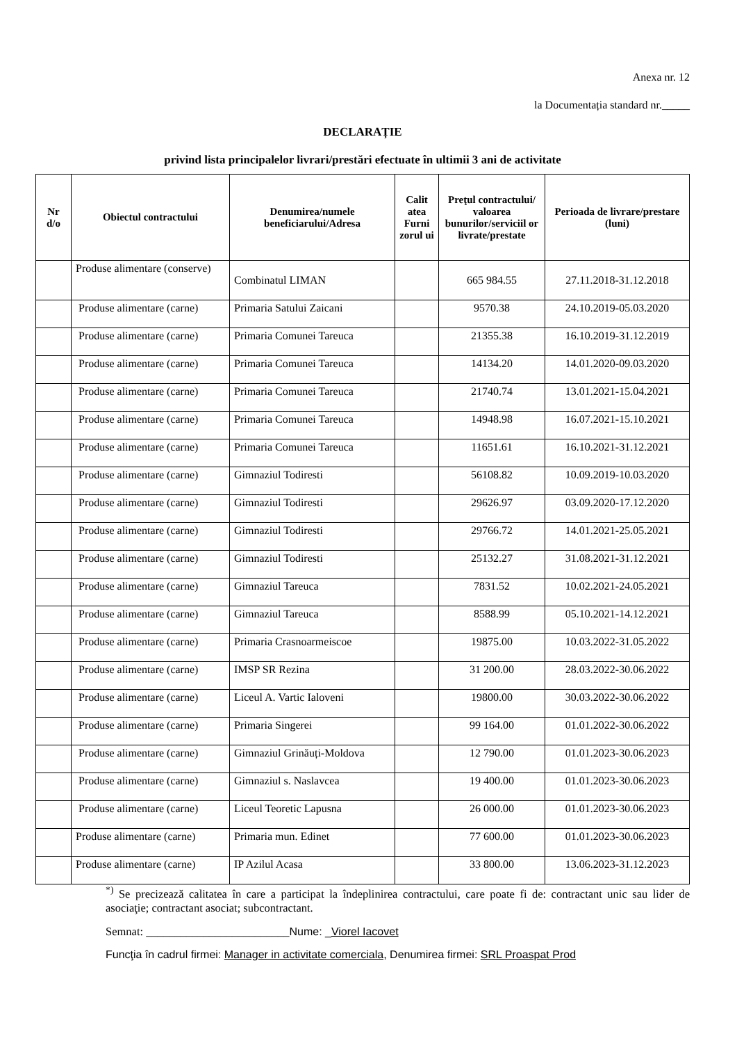Anexa nr. 12
la Documentația standard nr._____
DECLARAȚIE
privind lista principalelor livrari/prestări efectuate în ultimii 3 ani de activitate
| Nr d/o | Obiectul contractului | Denumirea/numele beneficiarului/Adresa | Calit atea Furni zorul ui | Preţul contractului/ valoarea bunurilor/serviciil or livrate/prestate | Perioada de livrare/prestare (luni) |
| --- | --- | --- | --- | --- | --- |
| | Produse alimentare (conserve) | Combinatul LIMAN | | 665 984.55 | 27.11.2018-31.12.2018 |
| | Produse alimentare (carne) | Primaria Satului Zaicani | | 9570.38 | 24.10.2019-05.03.2020 |
| | Produse alimentare (carne) | Primaria Comunei Tareuca | | 21355.38 | 16.10.2019-31.12.2019 |
| | Produse alimentare (carne) | Primaria Comunei Tareuca | | 14134.20 | 14.01.2020-09.03.2020 |
| | Produse alimentare (carne) | Primaria Comunei Tareuca | | 21740.74 | 13.01.2021-15.04.2021 |
| | Produse alimentare (carne) | Primaria Comunei Tareuca | | 14948.98 | 16.07.2021-15.10.2021 |
| | Produse alimentare (carne) | Primaria Comunei Tareuca | | 11651.61 | 16.10.2021-31.12.2021 |
| | Produse alimentare (carne) | Gimnaziul Todiresti | | 56108.82 | 10.09.2019-10.03.2020 |
| | Produse alimentare (carne) | Gimnaziul Todiresti | | 29626.97 | 03.09.2020-17.12.2020 |
| | Produse alimentare (carne) | Gimnaziul Todiresti | | 29766.72 | 14.01.2021-25.05.2021 |
| | Produse alimentare (carne) | Gimnaziul Todiresti | | 25132.27 | 31.08.2021-31.12.2021 |
| | Produse alimentare (carne) | Gimnaziul Tareuca | | 7831.52 | 10.02.2021-24.05.2021 |
| | Produse alimentare (carne) | Gimnaziul Tareuca | | 8588.99 | 05.10.2021-14.12.2021 |
| | Produse alimentare (carne) | Primaria Crasnoarmeiscoe | | 19875.00 | 10.03.2022-31.05.2022 |
| | Produse alimentare (carne) | IMSP SR Rezina | | 31 200.00 | 28.03.2022-30.06.2022 |
| | Produse alimentare (carne) | Liceul A. Vartic Ialoveni | | 19800.00 | 30.03.2022-30.06.2022 |
| | Produse alimentare (carne) | Primaria Singerei | | 99 164.00 | 01.01.2022-30.06.2022 |
| | Produse alimentare (carne) | Gimnaziul Grinăuți-Moldova | | 12 790.00 | 01.01.2023-30.06.2023 |
| | Produse alimentare (carne) | Gimnaziul s. Naslavcea | | 19 400.00 | 01.01.2023-30.06.2023 |
| | Produse alimentare (carne) | Liceul Teoretic Lapusna | | 26 000.00 | 01.01.2023-30.06.2023 |
| | Produse alimentare (carne) | Primaria mun. Edinet | | 77 600.00 | 01.01.2023-30.06.2023 |
| | Produse alimentare (carne) | IP Azilul Acasa | | 33 800.00 | 13.06.2023-31.12.2023 |
<sup>*)</sup> Se precizează calitatea în care a participat la îndeplinirea contractului, care poate fi de: contractant unic sau lider de asociaţie; contractant asociat; subcontractant.
Semnat: _________________________Nume: _Viorel Iacovet
Funcţia în cadrul firmei: Manager in activitate comerciala, Denumirea firmei: SRL Proaspat Prod